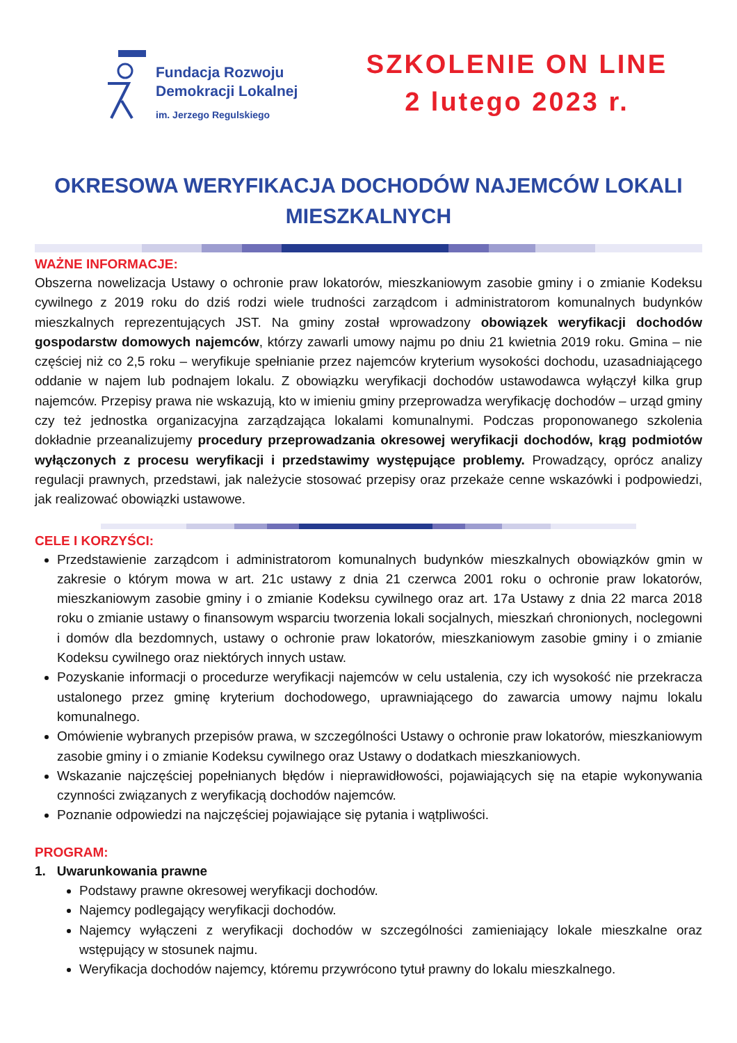Fundacja Rozwoju
Demokracji Lokalnej
im. Jerzego Regulskiego
SZKOLENIE ON LINE
2 lutego 2023 r.
OKRESOWA WERYFIKACJA DOCHODÓW NAJEMCÓW LOKALI
MIESZKALNYCH
WAŻNE INFORMACJE:
Obszerna nowelizacja Ustawy o ochronie praw lokatorów, mieszkaniowym zasobie gminy i o zmianie Kodeksu cywilnego z 2019 roku do dziś rodzi wiele trudności zarządcom i administratorom komunalnych budynków mieszkalnych reprezentujących JST. Na gminy został wprowadzony obowiązek weryfikacji dochodów gospodarstw domowych najemców, którzy zawarli umowy najmu po dniu 21 kwietnia 2019 roku. Gmina – nie częściej niż co 2,5 roku – weryfikuje spełnianie przez najemców kryterium wysokości dochodu, uzasadniającego oddanie w najem lub podnajem lokalu. Z obowiązku weryfikacji dochodów ustawodawca wyłączył kilka grup najemców. Przepisy prawa nie wskazują, kto w imieniu gminy przeprowadza weryfikację dochodów – urząd gminy czy też jednostka organizacyjna zarządzająca lokalami komunalnymi. Podczas proponowanego szkolenia dokładnie przeanalizujemy procedury przeprowadzania okresowej weryfikacji dochodów, krąg podmiotów wyłączonych z procesu weryfikacji i przedstawimy występujące problemy. Prowadzący, oprócz analizy regulacji prawnych, przedstawi, jak należycie stosować przepisy oraz przekaże cenne wskazówki i podpowiedzi, jak realizować obowiązki ustawowe.
CELE I KORZYŚCI:
Przedstawienie zarządcom i administratorom komunalnych budynków mieszkalnych obowiązków gmin w zakresie o którym mowa w art. 21c ustawy z dnia 21 czerwca 2001 roku o ochronie praw lokatorów, mieszkaniowym zasobie gminy i o zmianie Kodeksu cywilnego oraz art. 17a Ustawy z dnia 22 marca 2018 roku o zmianie ustawy o finansowym wsparciu tworzenia lokali socjalnych, mieszkań chronionych, noclegowni i domów dla bezdomnych, ustawy o ochronie praw lokatorów, mieszkaniowym zasobie gminy i o zmianie Kodeksu cywilnego oraz niektórych innych ustaw.
Pozyskanie informacji o procedurze weryfikacji najemców w celu ustalenia, czy ich wysokość nie przekracza ustalonego przez gminę kryterium dochodowego, uprawniającego do zawarcia umowy najmu lokalu komunalnego.
Omówienie wybranych przepisów prawa, w szczególności Ustawy o ochronie praw lokatorów, mieszkaniowym zasobie gminy i o zmianie Kodeksu cywilnego oraz Ustawy o dodatkach mieszkaniowych.
Wskazanie najczęściej popełnianych błędów i nieprawidłowości, pojawiających się na etapie wykonywania czynności związanych z weryfikacją dochodów najemców.
Poznanie odpowiedzi na najczęściej pojawiające się pytania i wątpliwości.
PROGRAM:
1. Uwarunkowania prawne
Podstawy prawne okresowej weryfikacji dochodów.
Najemcy podlegający weryfikacji dochodów.
Najemcy wyłączeni z weryfikacji dochodów w szczególności zamieniający lokale mieszkalne oraz wstępujący w stosunek najmu.
Weryfikacja dochodów najemcy, któremu przywrócono tytuł prawny do lokalu mieszkalnego.